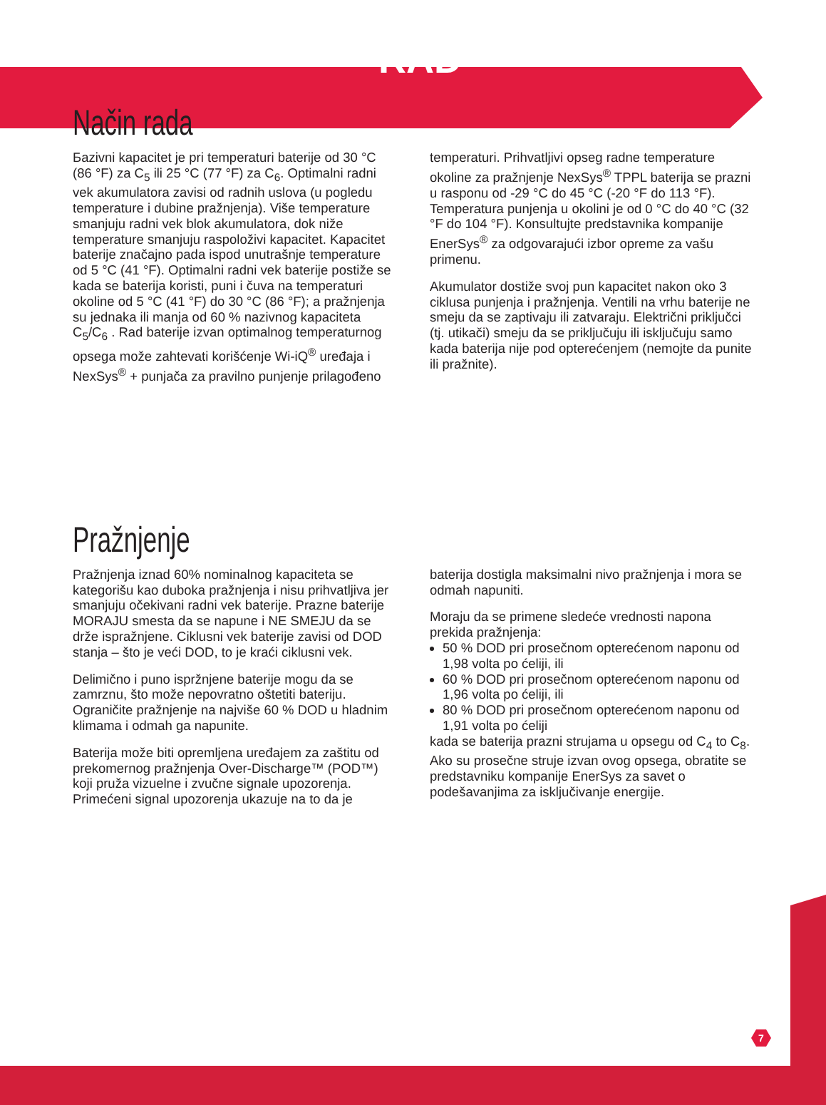RAD
Način rada
Бazivni kapacitet je pri temperaturi baterije od 30 °C (86 °F) za C<sub>5</sub> ili 25 °C (77 °F) za C<sub>6</sub>. Optimalni radni vek akumulatora zavisi od radnih uslova (u pogledu temperature i dubine pražnjenja). Više temperature smanjuju radni vek blok akumulatora, dok niže temperature smanjuju raspoloživi kapacitet. Kapacitet baterije značajno pada ispod unutrašnje temperature od 5 °C (41 °F). Optimalni radni vek baterije postiže se kada se baterija koristi, puni i čuva na temperaturi okoline od 5 °C (41 °F) do 30 °C (86 °F); a pražnjenja su jednaka ili manja od 60 % nazivnog kapaciteta C<sub>5</sub>/C<sub>6</sub> . Rad baterije izvan optimalnog temperaturnog opsega može zahtevati korišćenje Wi-iQ<sup>®</sup> uređaja i NexSys<sup>®</sup> + punjača za pravilno punjenje prilagođeno
temperaturi. Prihvatljivi opseg radne temperature okoline za pražnjenje NexSys<sup>®</sup> TPPL baterija se prazni u rasponu od -29 °C do 45 °C (-20 °F do 113 °F). Temperatura punjenja u okolini je od 0 °C do 40 °C (32 °F do 104 °F). Konsultujte predstavnika kompanije EnerSys<sup>®</sup> za odgovarajući izbor opreme za vašu primenu.
Akumulator dostiže svoj pun kapacitet nakon oko 3 ciklusa punjenja i pražnjenja. Ventili na vrhu baterije ne smeju da se zaptivaju ili zatvaraju. Električni priključci (tj. utikači) smeju da se priključuju ili isključuju samo kada baterija nije pod opterećenjem (nemojte da punite ili pražnite).
Pražnjenje
Pražnjenja iznad 60% nominalnog kapaciteta se kategorišu kao duboka pražnjenja i nisu prihvatljiva jer smanjuju očekivani radni vek baterije. Prazne baterije MORAJU smesta da se napune i NE SMEJU da se drže ispražnjene. Ciklusni vek baterije zavisi od DOD stanja – što je veći DOD, to je kraći ciklusni vek.
Delimično i puno ispržnjene baterije mogu da se zamrznu, što može nepovratno oštetiti bateriju. Ograničite pražnjenje na najviše 60 % DOD u hladnim klimama i odmah ga napunite.
Baterija može biti opremljena uređajem za zaštitu od prekomernog pražnjenja Over-Discharge™ (POD™) koji pruža vizuelne i zvučne signale upozorenja. Primećeni signal upozorenja ukazuje na to da je
baterija dostigla maksimalni nivo pražnjenja i mora se odmah napuniti.
Moraju da se primene sledeće vrednosti napona prekida pražnjenja:
50 % DOD pri prosečnom opterećenom naponu od 1,98 volta po ćeliji, ili
60 % DOD pri prosečnom opterećenom naponu od 1,96 volta po ćeliji, ili
80 % DOD pri prosečnom opterećenom naponu od 1,91 volta po ćeliji
kada se baterija prazni strujama u opsegu od C<sub>4</sub> to C<sub>8</sub>. Ako su prosečne struje izvan ovog opsega, obratite se predstavniku kompanije EnerSys za savet o podešavanjima za isključivanje energije.
7